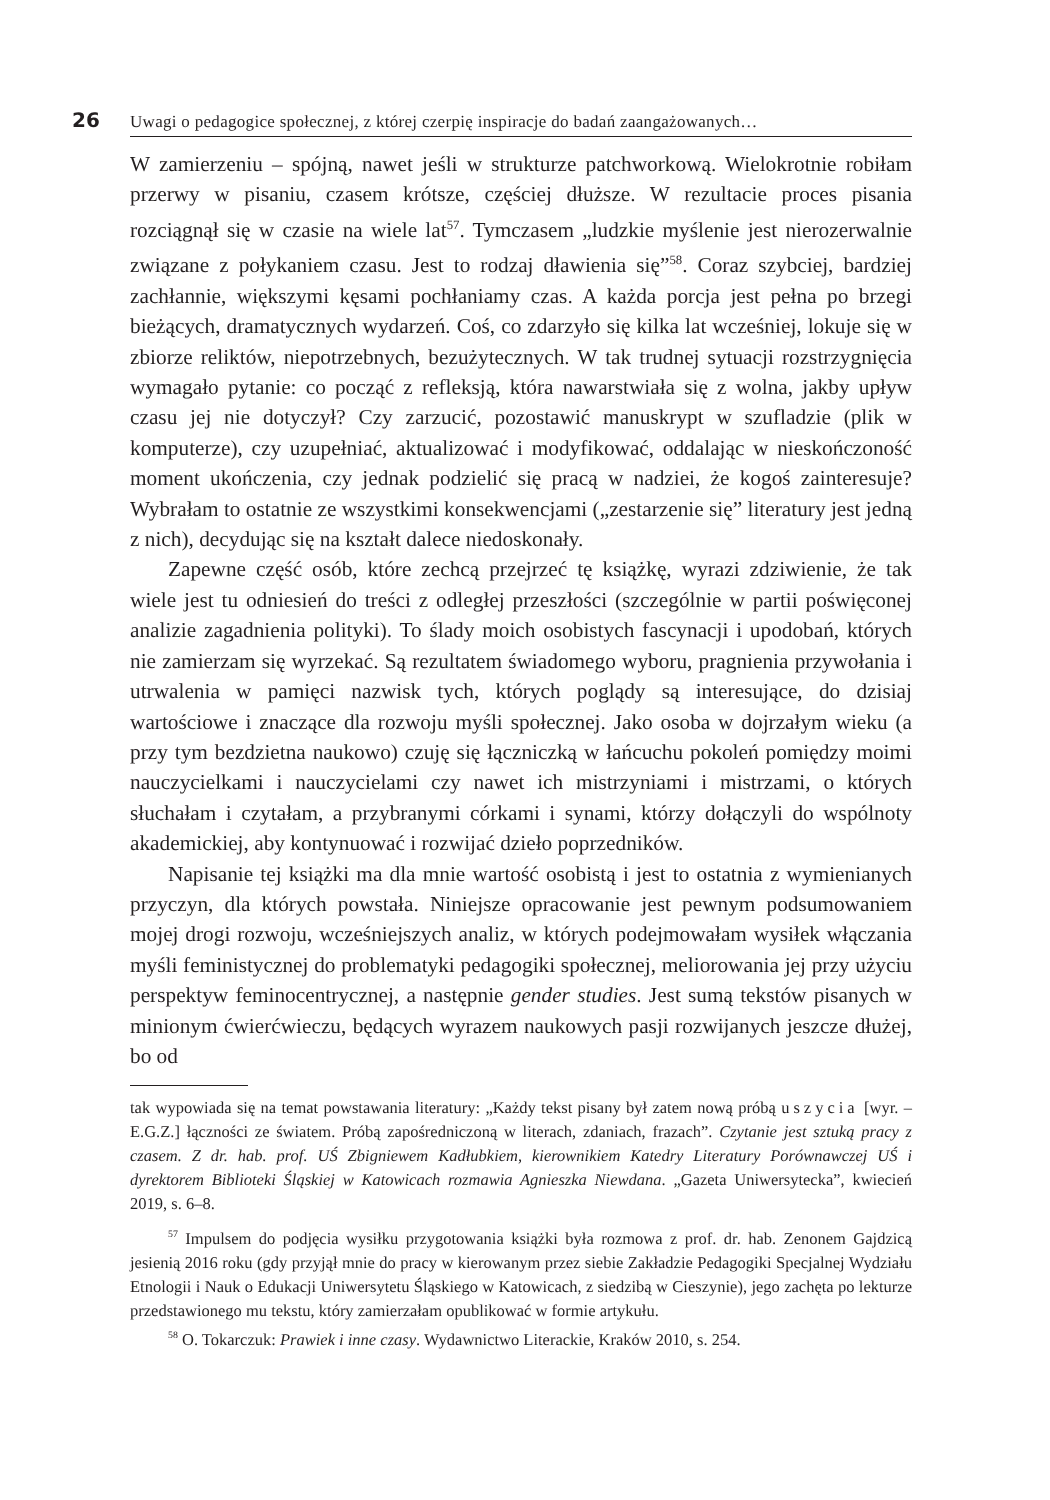26 Uwagi o pedagogice społecznej, z której czerpię inspiracje do badań zaangażowanych…
W zamierzeniu – spójną, nawet jeśli w strukturze patchworkową. Wielokrotnie robiłam przerwy w pisaniu, czasem krótsze, częściej dłuższe. W rezultacie proces pisania rozciągnął się w czasie na wiele lat<sup>57</sup>. Tymczasem „ludzkie myślenie jest nierozerwalnie związane z połykaniem czasu. Jest to rodzaj dławienia się”<sup>58</sup>. Coraz szybciej, bardziej zachłannie, większymi kęsami pochłaniamy czas. A każda porcja jest pełna po brzegi bieżących, dramatycznych wydarzeń. Coś, co zdarzyło się kilka lat wcześniej, lokuje się w zbiorze reliktów, niepotrzebnych, bezużytecznych. W tak trudnej sytuacji rozstrzygnięcia wymagało pytanie: co począć z refleksją, która nawarstwiała się z wolna, jakby upływ czasu jej nie dotyczył? Czy zarzucić, pozostawić manuskrypt w szufladzie (plik w komputerze), czy uzupełniać, aktualizować i modyfikować, oddalając w nieskończoność moment ukończenia, czy jednak podzielić się pracą w nadziei, że kogoś zainteresuje? Wybrałam to ostatnie ze wszystkimi konsekwencjami („zestarzenie się” literatury jest jedną z nich), decydując się na kształt dalece niedoskonały.
Zapewne część osób, które zechcą przejrzeć tę książkę, wyrazi zdziwienie, że tak wiele jest tu odniesień do treści z odległej przeszłości (szczególnie w partii poświęconej analizie zagadnienia polityki). To ślady moich osobistych fascynacji i upodobań, których nie zamierzam się wyrzekać. Są rezultatem świadomego wyboru, pragnienia przywołania i utrwalenia w pamięci nazwisk tych, których poglądy są interesujące, do dzisiaj wartościowe i znaczące dla rozwoju myśli społecznej. Jako osoba w dojrzałym wieku (a przy tym bezdzietna naukowo) czuję się łączniczką w łańcuchu pokoleń pomiędzy moimi nauczycielkami i nauczycielami czy nawet ich mistrzyniami i mistrzami, o których słuchałam i czytałam, a przybranymi córkami i synami, którzy dołączyli do wspólnoty akademickiej, aby kontynuować i rozwijać dzieło poprzedników.
Napisanie tej książki ma dla mnie wartość osobistą i jest to ostatnia z wymienianych przyczyn, dla których powstała. Niniejsze opracowanie jest pewnym podsumowaniem mojej drogi rozwoju, wcześniejszych analiz, w których podejmowałam wysiłek włączania myśli feministycznej do problematyki pedagogiki społecznej, meliorowania jej przy użyciu perspektyw feminocentrycznej, a następnie gender studies. Jest sumą tekstów pisanych w minionym ćwierćwieczu, będących wyrazem naukowych pasji rozwijanych jeszcze dłużej, bo od
tak wypowiada się na temat powstawania literatury: „Każdy tekst pisany był zatem nową próbą uszycia [wyr. – E.G.Z.] łączności ze światem. Próbą zapośredniczoną w literach, zdaniach, frazach”. Czytanie jest sztuką pracy z czasem. Z dr. hab. prof. UŚ Zbigniewem Kadłubkiem, kierownikiem Katedry Literatury Porównawczej UŚ i dyrektorem Biblioteki Śląskiej w Katowicach rozmawia Agnieszka Niewdana. „Gazeta Uniwersytecka”, kwiecień 2019, s. 6–8.
<sup>57</sup> Impulsem do podjęcia wysiłku przygotowania książki była rozmowa z prof. dr. hab. Zenonem Gajdzicą jesienią 2016 roku (gdy przyjął mnie do pracy w kierowanym przez siebie Zakładzie Pedagogiki Specjalnej Wydziału Etnologii i Nauk o Edukacji Uniwersytetu Śląskiego w Katowicach, z siedzibą w Cieszynie), jego zachęta po lekturze przedstawionego mu tekstu, który zamierzałam opublikować w formie artykułu.
<sup>58</sup> O. Tokarczuk: Prawiek i inne czasy. Wydawnictwo Literackie, Kraków 2010, s. 254.